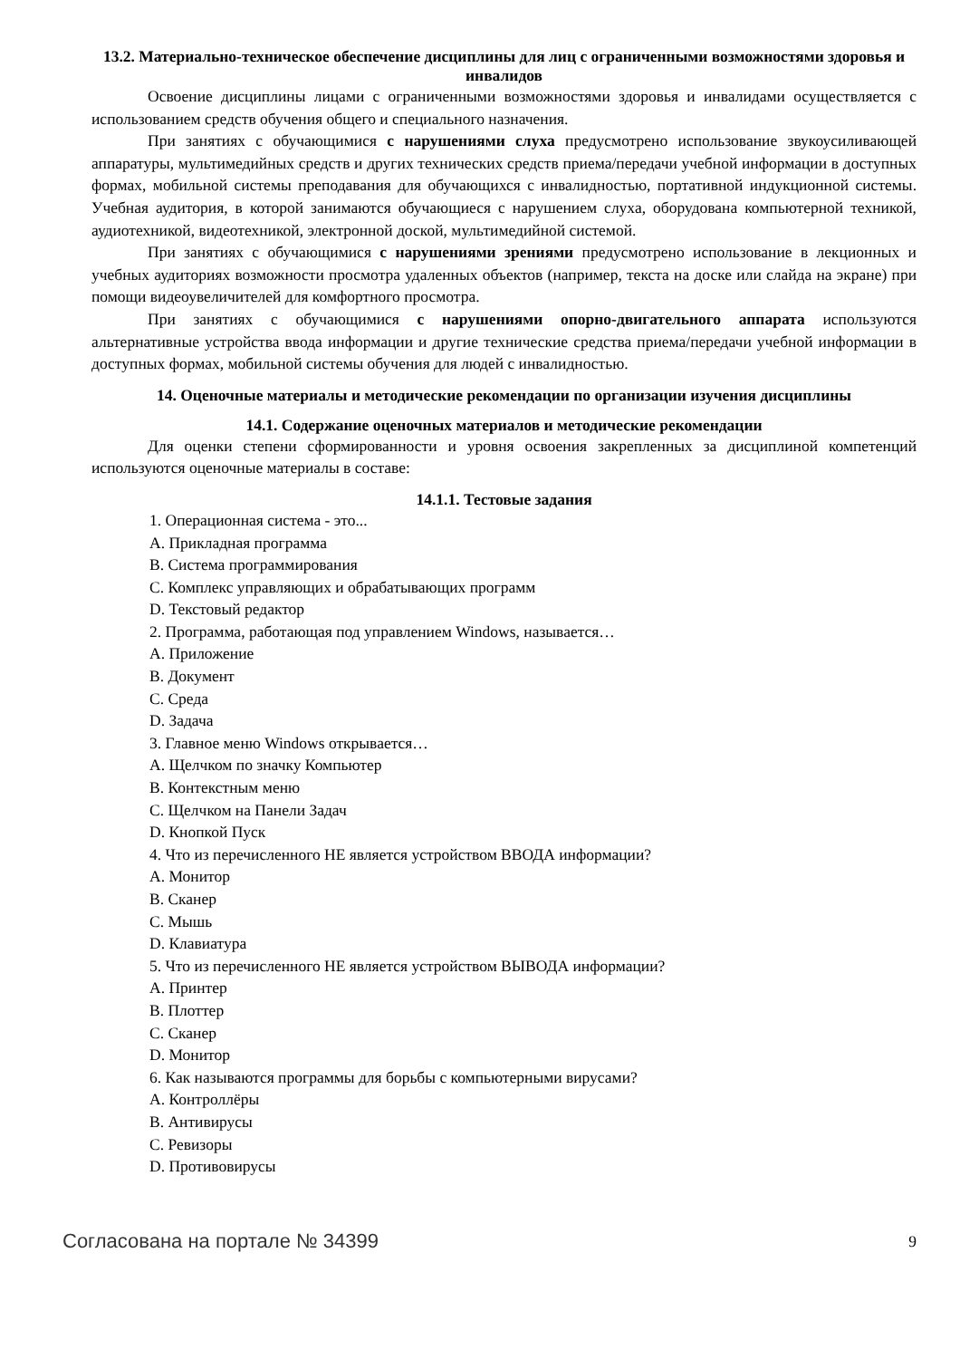13.2. Материально-техническое обеспечение дисциплины для лиц с ограниченными возможностями здоровья и инвалидов
Освоение дисциплины лицами с ограниченными возможностями здоровья и инвалидами осуществляется с использованием средств обучения общего и специального назначения.
При занятиях с обучающимися с нарушениями слуха предусмотрено использование звукоусиливающей аппаратуры, мультимедийных средств и других технических средств приема/передачи учебной информации в доступных формах, мобильной системы преподавания для обучающихся с инвалидностью, портативной индукционной системы. Учебная аудитория, в которой занимаются обучающиеся с нарушением слуха, оборудована компьютерной техникой, аудиотехникой, видеотехникой, электронной доской, мультимедийной системой.
При занятиях с обучающимися с нарушениями зрениями предусмотрено использование в лекционных и учебных аудиториях возможности просмотра удаленных объектов (например, текста на доске или слайда на экране) при помощи видеоувеличителей для комфортного просмотра.
При занятиях с обучающимися с нарушениями опорно-двигательного аппарата используются альтернативные устройства ввода информации и другие технические средства приема/передачи учебной информации в доступных формах, мобильной системы обучения для людей с инвалидностью.
14. Оценочные материалы и методические рекомендации по организации изучения дисциплины
14.1. Содержание оценочных материалов и методические рекомендации
Для оценки степени сформированности и уровня освоения закрепленных за дисциплиной компетенций используются оценочные материалы в составе:
14.1.1. Тестовые задания
1. Операционная система - это...
A. Прикладная программа
B. Система программирования
C. Комплекс управляющих и обрабатывающих программ
D. Текстовый редактор
2. Программа, работающая под управлением Windows, называется…
A. Приложение
B. Документ
C. Среда
D. Задача
3. Главное меню Windows открывается…
A. Щелчком по значку Компьютер
B. Контекстным меню
C. Щелчком на Панели Задач
D. Кнопкой Пуск
4. Что из перечисленного НЕ является устройством ВВОДА информации?
A. Монитор
B. Сканер
C. Мышь
D. Клавиатура
5. Что из перечисленного НЕ является устройством ВЫВОДА информации?
A. Принтер
B. Плоттер
C. Сканер
D. Монитор
6. Как называются программы для борьбы с компьютерными вирусами?
A. Контроллёры
B. Антивирусы
C. Ревизоры
D. Противовирусы
Согласована на портале № 34399 9